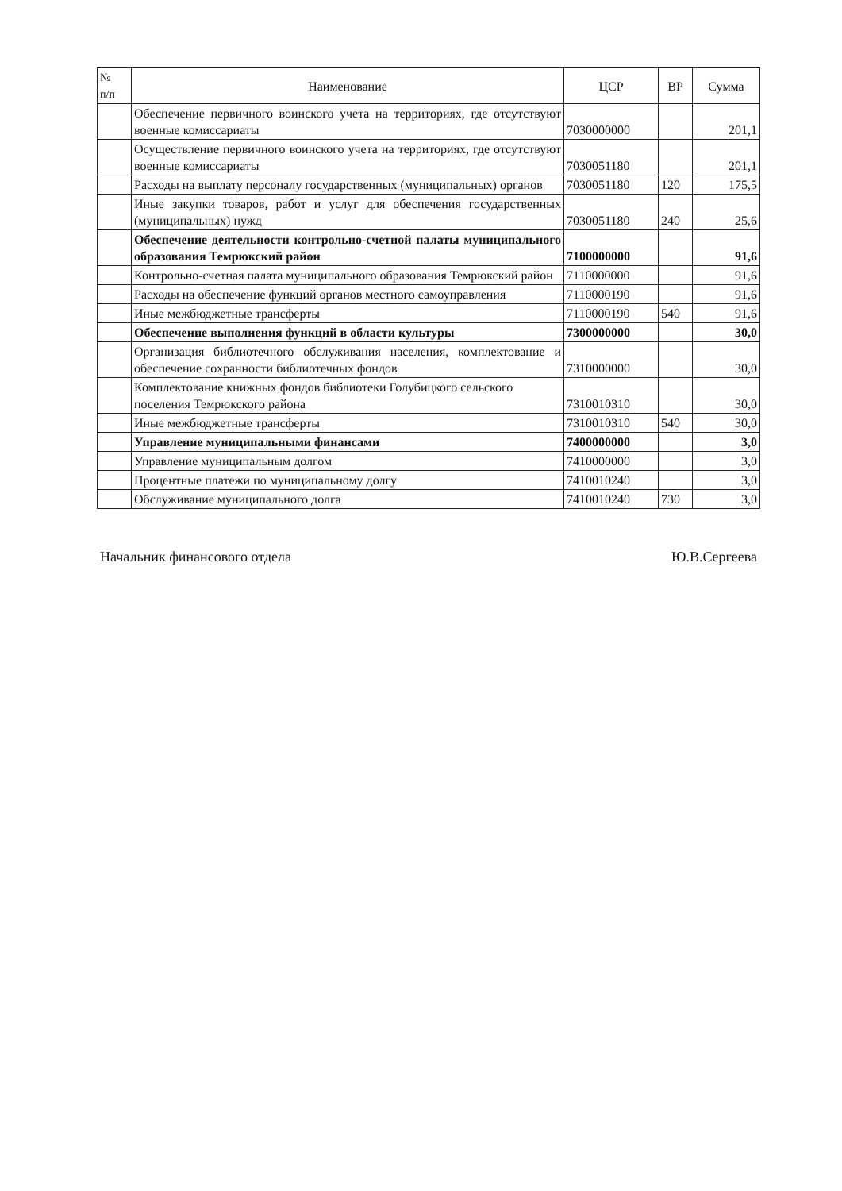| № п/п | Наименование | ЦСР | ВР | Сумма |
| --- | --- | --- | --- | --- |
| | Обеспечение первичного воинского учета на территориях, где отсутствуют военные комиссариаты | 7030000000 | | 201,1 |
| | Осуществление первичного воинского учета на территориях, где отсутствуют военные комиссариаты | 7030051180 | | 201,1 |
| | Расходы на выплату персоналу государственных (муниципальных) органов | 7030051180 | 120 | 175,5 |
| | Иные закупки товаров, работ и услуг для обеспечения государственных (муниципальных) нужд | 7030051180 | 240 | 25,6 |
| | Обеспечение деятельности контрольно-счетной палаты муниципального образования Темрюкский район | 7100000000 | | 91,6 |
| | Контрольно-счетная палата муниципального образования Темрюкский район | 7110000000 | | 91,6 |
| | Расходы на обеспечение функций органов местного самоуправления | 7110000190 | | 91,6 |
| | Иные межбюджетные трансферты | 7110000190 | 540 | 91,6 |
| | Обеспечение выполнения функций в области культуры | 7300000000 | | 30,0 |
| | Организация библиотечного обслуживания населения, комплектование и обеспечение сохранности библиотечных фондов | 7310000000 | | 30,0 |
| | Комплектование книжных фондов библиотеки Голубицкого сельского поселения Темрюкского района | 7310010310 | | 30,0 |
| | Иные межбюджетные трансферты | 7310010310 | 540 | 30,0 |
| | Управление муниципальными финансами | 7400000000 | | 3,0 |
| | Управление муниципальным долгом | 7410000000 | | 3,0 |
| | Процентные платежи по муниципальному долгу | 7410010240 | | 3,0 |
| | Обслуживание муниципального долга | 7410010240 | 730 | 3,0 |
Начальник финансового отдела Ю.В.Сергеева